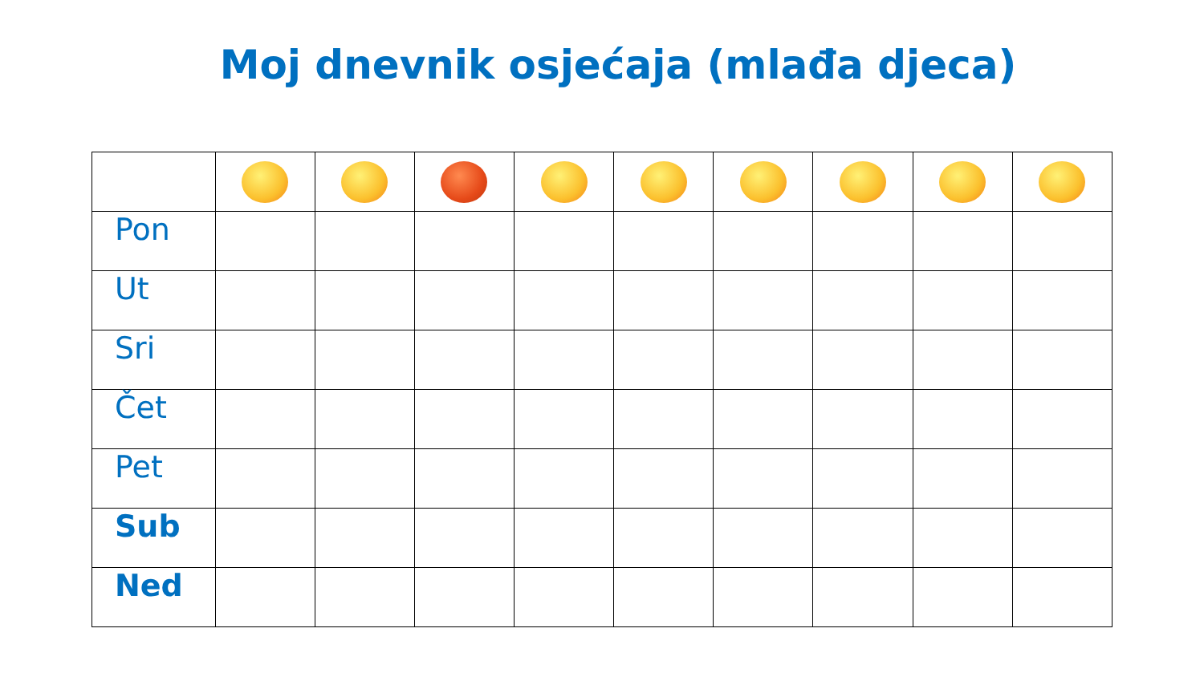Moj dnevnik osjećaja (mlađa djeca)
| Pon | | | | | | | | | |
| Ut | | | | | | | | | |
| Sri | | | | | | | | | |
| Čet | | | | | | | | | |
| Pet | | | | | | | | | |
| Sub | | | | | | | | | |
| Ned | | | | | | | | | |